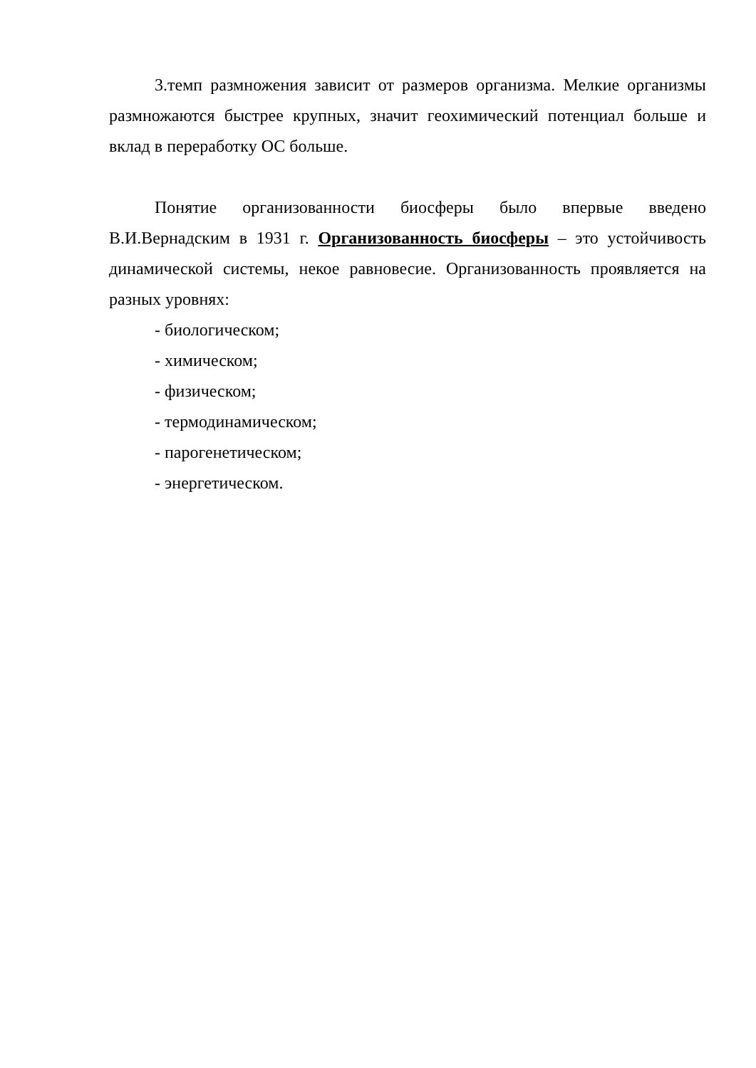3.темп размножения зависит от размеров организма. Мелкие организмы размножаются быстрее крупных, значит геохимический потенциал больше и вклад в переработку ОС больше.
Понятие организованности биосферы было впервые введено В.И.Вернадским в 1931 г. Организованность биосферы – это устойчивость динамической системы, некое равновесие. Организованность проявляется на разных уровнях:
- биологическом;
- химическом;
- физическом;
- термодинамическом;
- парогенетическом;
- энергетическом.